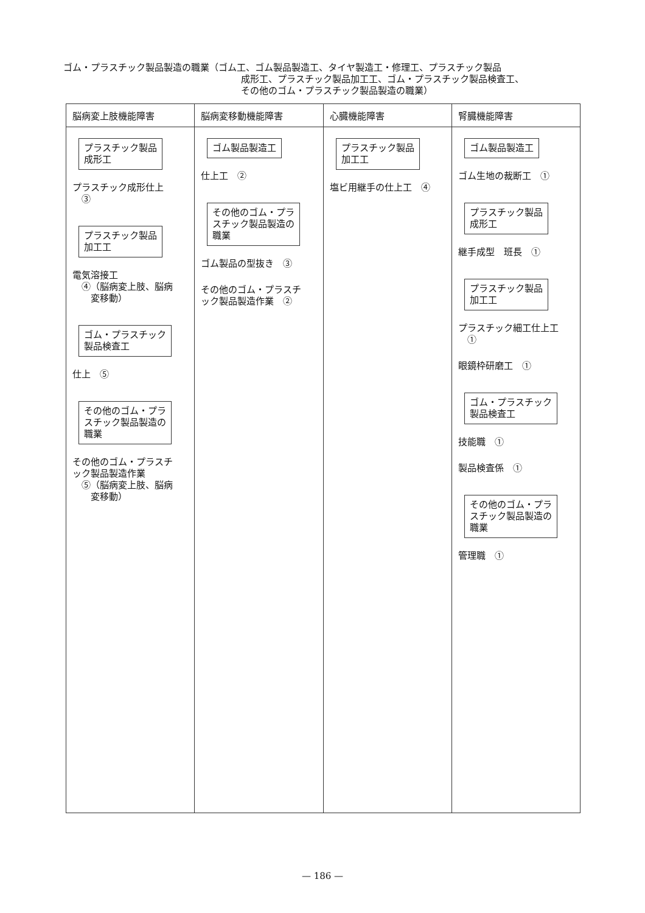ゴム・プラスチック製品製造の職業（ゴム工、ゴム製品製造工、タイヤ製造工・修理工、プラスチック製品
成形工、プラスチック製品加工工、ゴム・プラスチック製品検査工、
その他のゴム・プラスチック製品製造の職業）
| 脳病変上肢機能障害 | 脳病変移動機能障害 | 心臓機能障害 | 腎臓機能障害 |
| --- | --- | --- | --- |
| プラスチック製品 成形工 プラスチック成形仕上 ③ プラスチック製品 加工工 電気溶接工 ④（脳病変上肢、脳病 変移動） ゴム・プラスチック 製品検査工 仕上 ⑤ その他のゴム・プラ スチック製品製造の 職業 その他のゴム・プラスチ ック製品製造作業 ⑤（脳病変上肢、脳病 変移動） | ゴム製品製造工 仕上工 ② その他のゴム・プラ スチック製品製造の 職業 ゴム製品の型抜き ③ その他のゴム・プラスチ ック製品製造作業 ② | プラスチック製品 加工工 塩ビ用継手の仕上工 ④ | ゴム製品製造工 ゴム生地の裁断工 ① プラスチック製品 成形工 継手成型 班長 ① プラスチック製品 加工工 プラスチック細工仕上工 ① 眼鏡枠研磨工 ① ゴム・プラスチック 製品検査工 技能職 ① 製品検査係 ① その他のゴム・プラ スチック製品製造の 職業 管理職 ① |
— 186 —